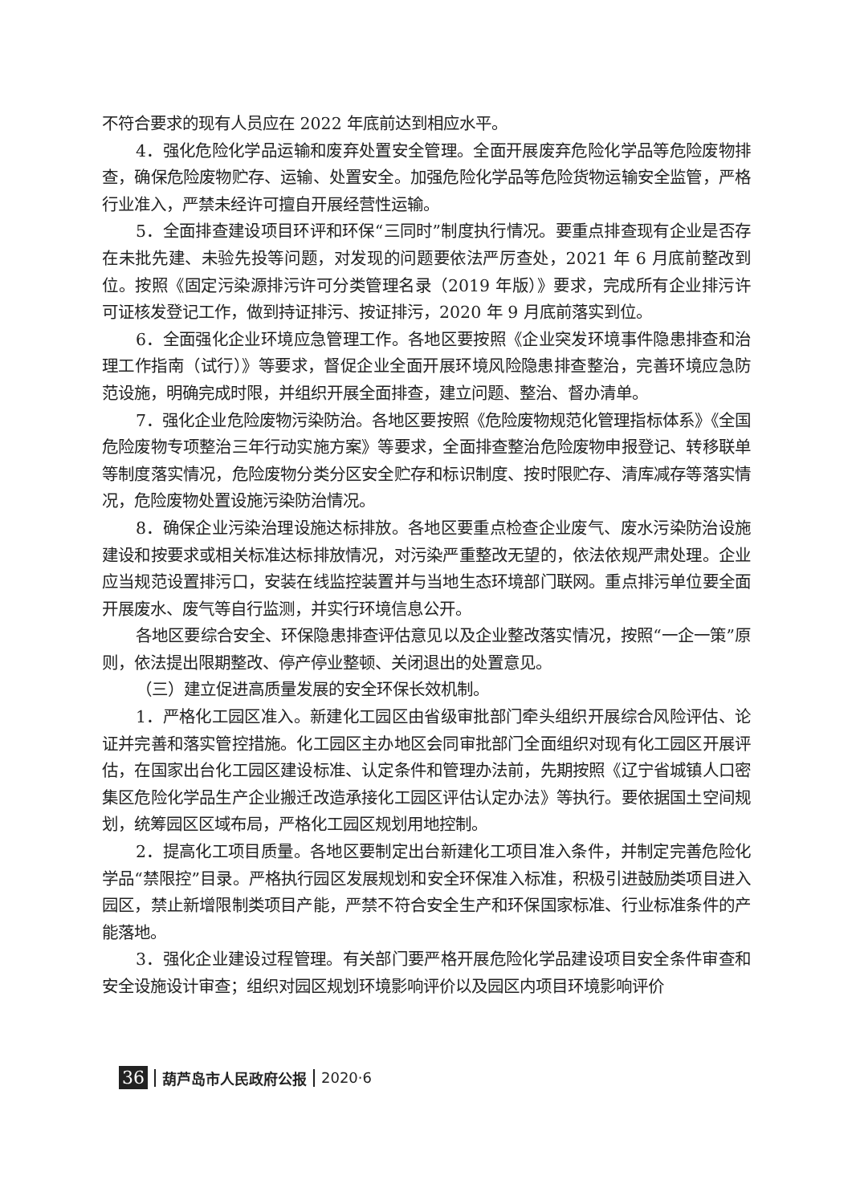不符合要求的现有人员应在 2022 年底前达到相应水平。
4．强化危险化学品运输和废弃处置安全管理。全面开展废弃危险化学品等危险废物排查，确保危险废物贮存、运输、处置安全。加强危险化学品等危险货物运输安全监管，严格行业准入，严禁未经许可擅自开展经营性运输。
5．全面排查建设项目环评和环保“三同时”制度执行情况。要重点排查现有企业是否存在未批先建、未验先投等问题，对发现的问题要依法严厉查处，2021 年 6 月底前整改到位。按照《固定污染源排污许可分类管理名录（2019 年版）》要求，完成所有企业排污许可证核发登记工作，做到持证排污、按证排污，2020 年 9 月底前落实到位。
6．全面强化企业环境应急管理工作。各地区要按照《企业突发环境事件隐患排查和治理工作指南（试行）》等要求，督促企业全面开展环境风险隐患排查整治，完善环境应急防范设施，明确完成时限，并组织开展全面排查，建立问题、整治、督办清单。
7．强化企业危险废物污染防治。各地区要按照《危险废物规范化管理指标体系》《全国危险废物专项整治三年行动实施方案》等要求，全面排查整治危险废物申报登记、转移联单等制度落实情况，危险废物分类分区安全贮存和标识制度、按时限贮存、清库减存等落实情况，危险废物处置设施污染防治情况。
8．确保企业污染治理设施达标排放。各地区要重点检查企业废气、废水污染防治设施建设和按要求或相关标准达标排放情况，对污染严重整改无望的，依法依规严肃处理。企业应当规范设置排污口，安装在线监控装置并与当地生态环境部门联网。重点排污单位要全面开展废水、废气等自行监测，并实行环境信息公开。
各地区要综合安全、环保隐患排查评估意见以及企业整改落实情况，按照“一企一策”原则，依法提出限期整改、停产停业整顿、关闭退出的处置意见。
（三）建立促进高质量发展的安全环保长效机制。
1．严格化工园区准入。新建化工园区由省级审批部门牵头组织开展综合风险评估、论证并完善和落实管控措施。化工园区主办地区会同审批部门全面组织对现有化工园区开展评估，在国家出台化工园区建设标准、认定条件和管理办法前，先期按照《辽宁省城镇人口密集区危险化学品生产企业搬迁改造承接化工园区评估认定办法》等执行。要依据国土空间规划，统筹园区区域布局，严格化工园区规划用地控制。
2．提高化工项目质量。各地区要制定出台新建化工项目准入条件，并制定完善危险化学品“禁限控”目录。严格执行园区发展规划和安全环保准入标准，积极引进鼓励类项目进入园区，禁止新增限制类项目产能，严禁不符合安全生产和环保国家标准、行业标准条件的产能落地。
3．强化企业建设过程管理。有关部门要严格开展危险化学品建设项目安全条件审查和安全设施设计审查；组织对园区规划环境影响评价以及园区内项目环境影响评价
36 葫芦岛市人民政府公报 2020·6